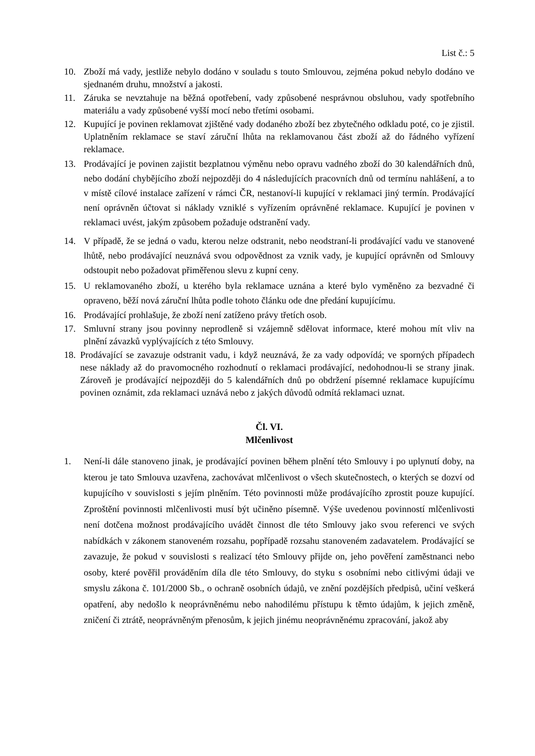List č.: 5
10. Zboží má vady, jestliže nebylo dodáno v souladu s touto Smlouvou, zejména pokud nebylo dodáno ve sjednaném druhu, množství a jakosti.
11. Záruka se nevztahuje na běžná opotřebení, vady způsobené nesprávnou obsluhou, vady spotřebního materiálu a vady způsobené vyšší mocí nebo třetími osobami.
12. Kupující je povinen reklamovat zjištěné vady dodaného zboží bez zbytečného odkladu poté, co je zjistil. Uplatněním reklamace se staví záruční lhůta na reklamovanou část zboží až do řádného vyřízení reklamace.
13. Prodávající je povinen zajistit bezplatnou výměnu nebo opravu vadného zboží do 30 kalendářních dnů, nebo dodání chybějícího zboží nejpozději do 4 následujících pracovních dnů od termínu nahlášení, a to v místě cílové instalace zařízení v rámci ČR, nestanoví-li kupující v reklamaci jiný termín. Prodávající není oprávněn účtovat si náklady vzniklé s vyřízením oprávněné reklamace. Kupující je povinen v reklamaci uvést, jakým způsobem požaduje odstranění vady.
14. V případě, že se jedná o vadu, kterou nelze odstranit, nebo neodstraní-li prodávající vadu ve stanovené lhůtě, nebo prodávající neuznává svou odpovědnost za vznik vady, je kupující oprávněn od Smlouvy odstoupit nebo požadovat přiměřenou slevu z kupní ceny.
15. U reklamovaného zboží, u kterého byla reklamace uznána a které bylo vyměněno za bezvadné či opraveno, běží nová záruční lhůta podle tohoto článku ode dne předání kupujícímu.
16. Prodávající prohlašuje, že zboží není zatíženo právy třetích osob.
17. Smluvní strany jsou povinny neprodleně si vzájemně sdělovat informace, které mohou mít vliv na plnění závazků vyplývajících z této Smlouvy.
18. Prodávající se zavazuje odstranit vadu, i když neuznává, že za vady odpovídá; ve sporných případech nese náklady až do pravomocného rozhodnutí o reklamaci prodávající, nedohodnou-li se strany jinak. Zároveň je prodávající nejpozději do 5 kalendářních dnů po obdržení písemné reklamace kupujícímu povinen oznámit, zda reklamaci uznává nebo z jakých důvodů odmítá reklamaci uznat.
Čl. VI.
Mlčenlivost
1. Není-li dále stanoveno jinak, je prodávající povinen během plnění této Smlouvy i po uplynutí doby, na kterou je tato Smlouva uzavřena, zachovávat mlčenlivost o všech skutečnostech, o kterých se dozví od kupujícího v souvislosti s jejím plněním. Této povinnosti může prodávajícího zprostit pouze kupující. Zproštění povinnosti mlčenlivosti musí být učiněno písemně. Výše uvedenou povinností mlčenlivosti není dotčena možnost prodávajícího uvádět činnost dle této Smlouvy jako svou referenci ve svých nabídkách v zákonem stanoveném rozsahu, popřípadě rozsahu stanoveném zadavatelem. Prodávající se zavazuje, že pokud v souvislosti s realizací této Smlouvy přijde on, jeho pověření zaměstnanci nebo osoby, které pověřil prováděním díla dle této Smlouvy, do styku s osobními nebo citlivými údaji ve smyslu zákona č. 101/2000 Sb., o ochraně osobních údajů, ve znění pozdějších předpisů, učiní veškerá opatření, aby nedošlo k neoprávněnému nebo nahodilému přístupu k těmto údajům, k jejich změně, zničení či ztrátě, neoprávněným přenosům, k jejich jinému neoprávněnému zpracování, jakož aby